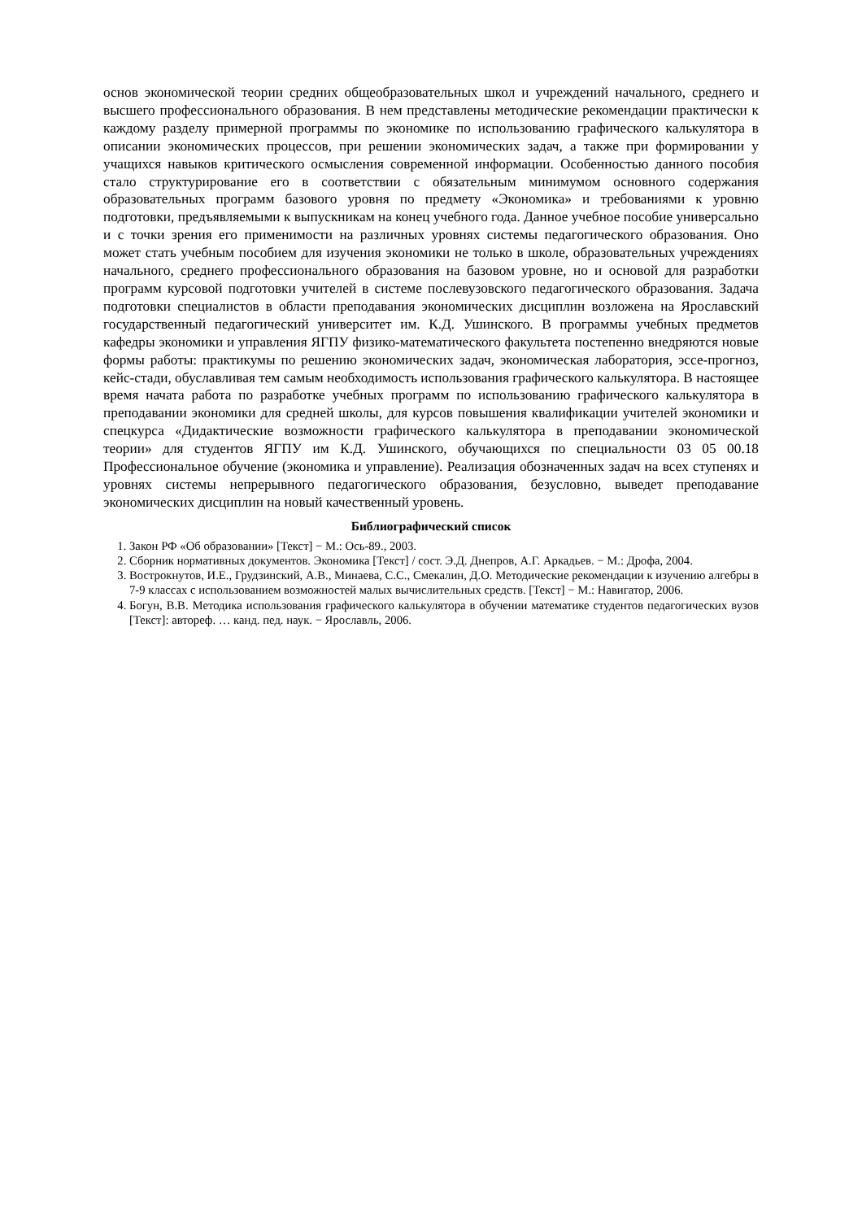основ экономической теории средних общеобразовательных школ и учреждений начального, среднего и высшего профессионального образования. В нем представлены методические рекомендации практически к каждому разделу примерной программы по экономике по использованию графического калькулятора в описании экономических процессов, при решении экономических задач, а также при формировании у учащихся навыков критического осмысления современной информации. Особенностью данного пособия стало структурирование его в соответствии с обязательным минимумом основного содержания образовательных программ базового уровня по предмету «Экономика» и требованиями к уровню подготовки, предъявляемыми к выпускникам на конец учебного года. Данное учебное пособие универсально и с точки зрения его применимости на различных уровнях системы педагогического образования. Оно может стать учебным пособием для изучения экономики не только в школе, образовательных учреждениях начального, среднего профессионального образования на базовом уровне, но и основой для разработки программ курсовой подготовки учителей в системе послевузовского педагогического образования. Задача подготовки специалистов в области преподавания экономических дисциплин возложена на Ярославский государственный педагогический университет им. К.Д. Ушинского. В программы учебных предметов кафедры экономики и управления ЯГПУ физико-математического факультета постепенно внедряются новые формы работы: практикумы по решению экономических задач, экономическая лаборатория, эссе-прогноз, кейс-стади, обуславливая тем самым необходимость использования графического калькулятора. В настоящее время начата работа по разработке учебных программ по использованию графического калькулятора в преподавании экономики для средней школы, для курсов повышения квалификации учителей экономики и спецкурса «Дидактические возможности графического калькулятора в преподавании экономической теории» для студентов ЯГПУ им К.Д. Ушинского, обучающихся по специальности 03 05 00.18 Профессиональное обучение (экономика и управление). Реализация обозначенных задач на всех ступенях и уровнях системы непрерывного педагогического образования, безусловно, выведет преподавание экономических дисциплин на новый качественный уровень.
Библиографический список
1. Закон РФ «Об образовании» [Текст] − М.: Ось-89., 2003.
2. Сборник нормативных документов. Экономика [Текст] / сост. Э.Д. Днепров, А.Г. Аркадьев. − М.: Дрофа, 2004.
3. Вострокнутов, И.Е., Грудзинский, А.В., Минаева, С.С., Смекалин, Д.О. Методические рекомендации к изучению алгебры в 7-9 классах с использованием возможностей малых вычислительных средств. [Текст] − М.: Навигатор, 2006.
4. Богун, В.В. Методика использования графического калькулятора в обучении математике студентов педагогических вузов [Текст]: автореф. … канд. пед. наук. − Ярославль, 2006.